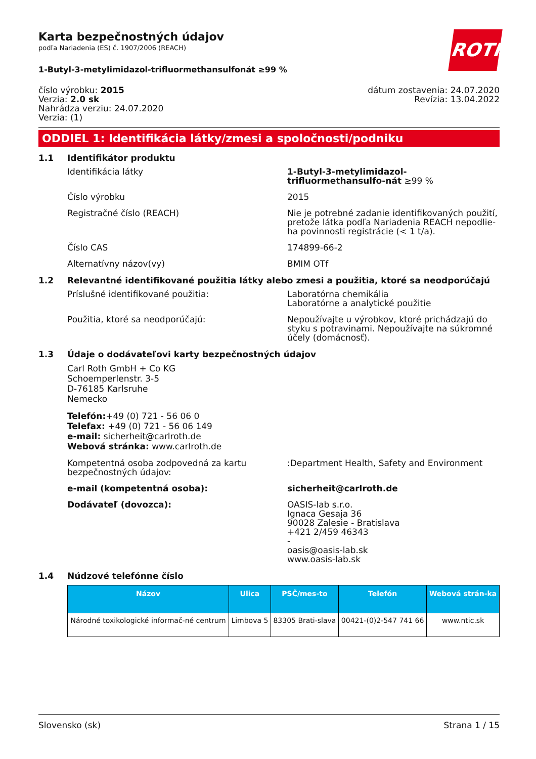ROTH
Karta bezpečnostných údajov
podľa Nariadenia (ES) č. 1907/2006 (REACH)
1-Butyl-3-metylimidazol-trifluormethansulfonát ≥99 %
číslo výrobku: 2015
Verzia: 2.0 sk
Nahrádza verziu: 24.07.2020
Verzia: (1)
dátum zostavenia: 24.07.2020
Revízia: 13.04.2022
ODDIEL 1: Identifikácia látky/zmesi a spoločnosti/podniku
1.1 Identifikátor produktu
Identifikácia látky 1-Butyl-3-metylimidazol-trifluormethansulfo-nát ≥99 %
Číslo výrobku 2015
Registračné číslo (REACH) Nie je potrebné zadanie identifikovaných použití, pretože látka podľa Nariadenia REACH nepodlie-ha povinnosti registrácie (< 1 t/a).
Číslo CAS 174899-66-2
Alternatívny názov(vy) BMIM OTf
1.2 Relevantné identifikované použitia látky alebo zmesi a použitia, ktoré sa neodporúčajú
Príslušné identifikované použitia: Laboratórna chemikália
Laboratórne a analytické použitie
Použitia, ktoré sa neodporúčajú: Nepoužívajte u výrobkov, ktoré prichádzajú do styku s potravinami. Nepoužívajte na súkromné účely (domácnosť).
1.3 Údaje o dodávateľovi karty bezpečnostných údajov
Carl Roth GmbH + Co KG
Schoemperlenstr. 3-5
D-76185 Karlsruhe
Nemecko
Telefón:+49 (0) 721 - 56 06 0
Telefax: +49 (0) 721 - 56 06 149
e-mail: sicherheit@carlroth.de
Webová stránka: www.carlroth.de
Kompetentná osoba zodpovedná za kartu bezpečnostných údajov:
:Department Health, Safety and Environment
e-mail (kompetentná osoba): sicherheit@carlroth.de
Dodávateľ (dovozca): OASIS-lab s.r.o.
Ignaca Gesaja 36
90028 Zalesie - Bratislava
+421 2/459 46343
-
oasis@oasis-lab.sk
www.oasis-lab.sk
1.4 Núdzové telefónne číslo
| Názov | Ulica | PSČ/mes-to | Telefón | Webová strán-ka |
| --- | --- | --- | --- | --- |
| Národné toxikologické informač-né centrum | Limbova 5 | 83305 Brati-slava | 00421-(0)2-547 741 66 | www.ntic.sk |
Slovensko (sk) Strana 1 / 15